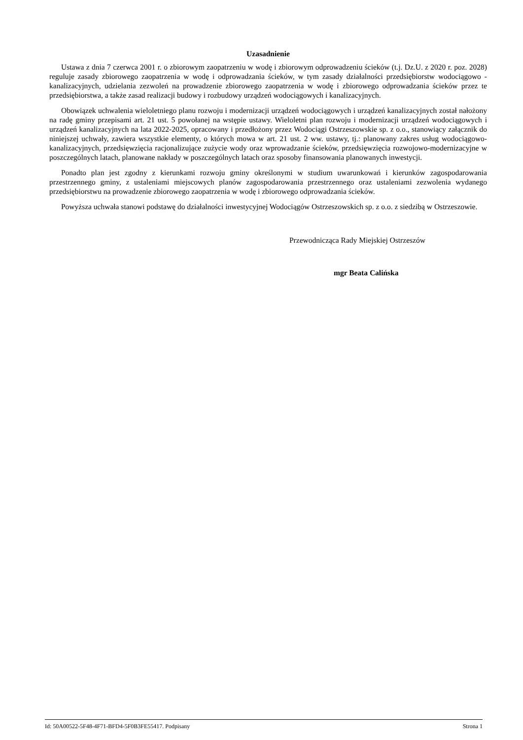Uzasadnienie
Ustawa z dnia 7 czerwca 2001 r. o zbiorowym zaopatrzeniu w wodę i zbiorowym odprowadzeniu ścieków (t.j. Dz.U. z 2020 r. poz. 2028) reguluje zasady zbiorowego zaopatrzenia w wodę i odprowadzania ścieków, w tym zasady działalności przedsiębiorstw wodociągowo - kanalizacyjnych, udzielania zezwoleń na prowadzenie zbiorowego zaopatrzenia w wodę i zbiorowego odprowadzania ścieków przez te przedsiębiorstwa, a także zasad realizacji budowy i rozbudowy urządzeń wodociągowych i kanalizacyjnych.
Obowiązek uchwalenia wieloletniego planu rozwoju i modernizacji urządzeń wodociągowych i urządzeń kanalizacyjnych został nałożony na radę gminy przepisami art. 21 ust. 5 powołanej na wstępie ustawy. Wieloletni plan rozwoju i modernizacji urządzeń wodociągowych i urządzeń kanalizacyjnych na lata 2022-2025, opracowany i przedłożony przez Wodociągi Ostrzeszowskie sp. z o.o., stanowiący załącznik do niniejszej uchwały, zawiera wszystkie elementy, o których mowa w art. 21 ust. 2 ww. ustawy, tj.: planowany zakres usług wodociągowo-kanalizacyjnych, przedsięwzięcia racjonalizujące zużycie wody oraz wprowadzanie ścieków, przedsięwzięcia rozwojowo-modernizacyjne w poszczególnych latach, planowane nakłady w poszczególnych latach oraz sposoby finansowania planowanych inwestycji.
Ponadto plan jest zgodny z kierunkami rozwoju gminy określonymi w studium uwarunkowań i kierunków zagospodarowania przestrzennego gminy, z ustaleniami miejscowych planów zagospodarowania przestrzennego oraz ustaleniami zezwolenia wydanego przedsiębiorstwu na prowadzenie zbiorowego zaopatrzenia w wodę i zbiorowego odprowadzania ścieków.
Powyższa uchwała stanowi podstawę do działalności inwestycyjnej Wodociągów Ostrzeszowskich sp. z o.o. z siedzibą w Ostrzeszowie.
Przewodnicząca Rady Miejskiej Ostrzeszów
mgr Beata Calińska
Id: 50A00522-5F48-4F71-BFD4-5F0B3FE55417. Podpisany Strona 1